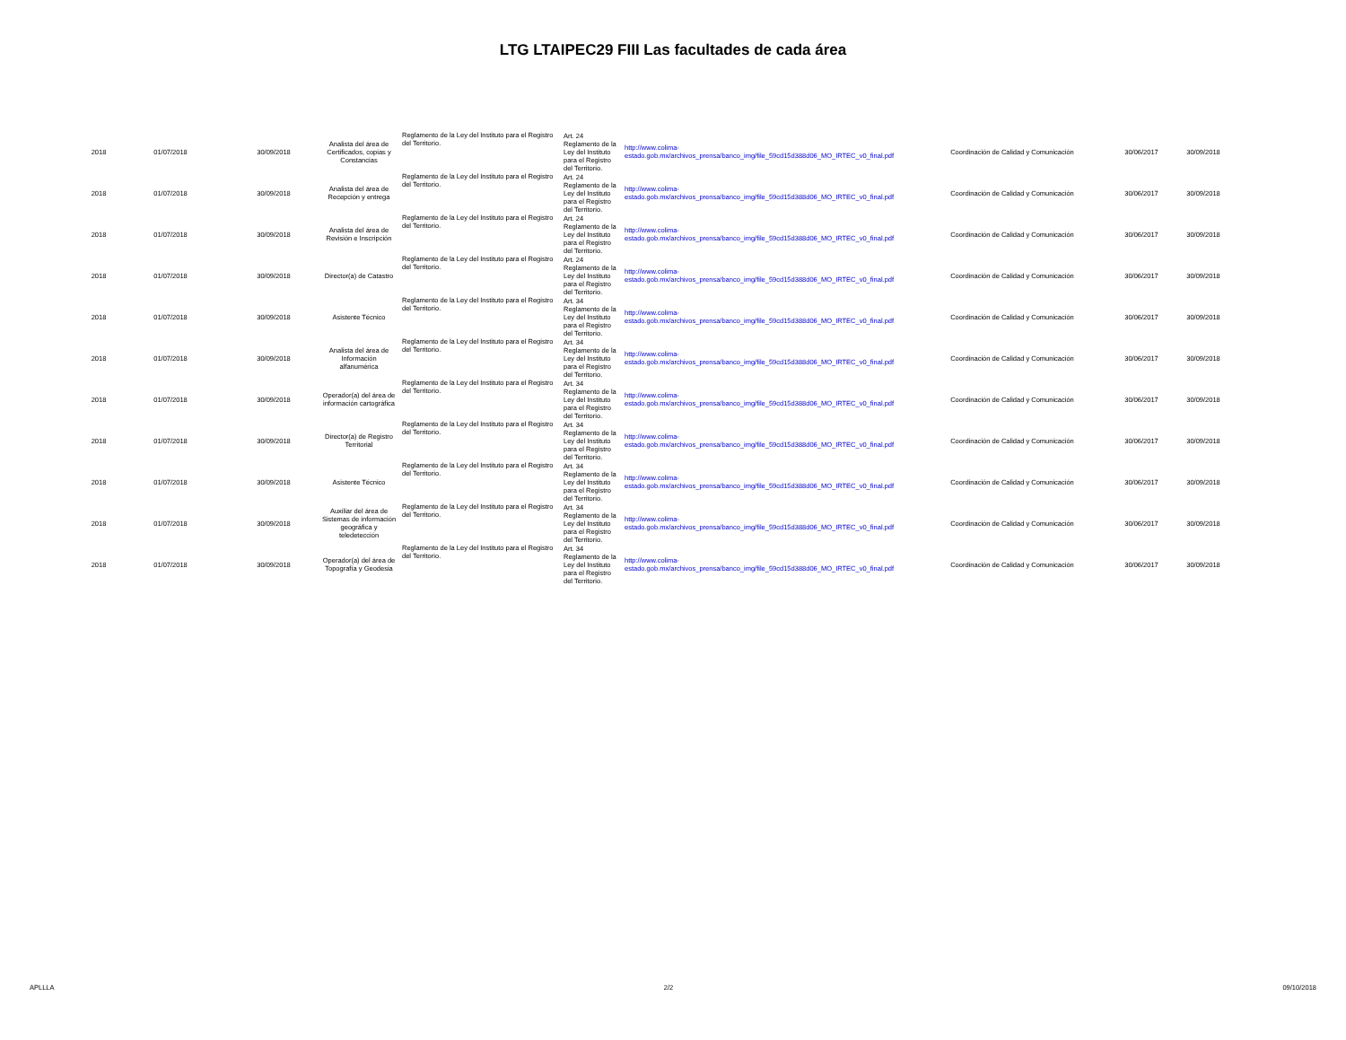LTG LTAIPEC29 FIII Las facultades de cada área
| 2018 | 01/07/2018 | 30/09/2018 | Analista del área de Certificados, copias y Constancias | Reglamento de la Ley del Instituto para el Registro del Territorio. | Art. 24 Reglamento de la Ley del Instituto para el Registro del Territorio. | http://www.colima-estado.gob.mx/archivos_prensa/banco_img/file_59cd15d388d06_MO_IRTEC_v0_final.pdf | Coordinación de Calidad y Comunicación | 30/06/2017 | 30/09/2018 |
| 2018 | 01/07/2018 | 30/09/2018 | Analista del área de Recepción y entrega | Reglamento de la Ley del Instituto para el Registro del Territorio. | Art. 24 Reglamento de la Ley del Instituto para el Registro del Territorio. | http://www.colima-estado.gob.mx/archivos_prensa/banco_img/file_59cd15d388d06_MO_IRTEC_v0_final.pdf | Coordinación de Calidad y Comunicación | 30/06/2017 | 30/09/2018 |
| 2018 | 01/07/2018 | 30/09/2018 | Analista del área de Revisión e Inscripción | Reglamento de la Ley del Instituto para el Registro del Territorio. | Art. 24 Reglamento de la Ley del Instituto para el Registro del Territorio. | http://www.colima-estado.gob.mx/archivos_prensa/banco_img/file_59cd15d388d06_MO_IRTEC_v0_final.pdf | Coordinación de Calidad y Comunicación | 30/06/2017 | 30/09/2018 |
| 2018 | 01/07/2018 | 30/09/2018 | Director(a) de Catastro | Reglamento de la Ley del Instituto para el Registro del Territorio. | Art. 24 Reglamento de la Ley del Instituto para el Registro del Territorio. | http://www.colima-estado.gob.mx/archivos_prensa/banco_img/file_59cd15d388d06_MO_IRTEC_v0_final.pdf | Coordinación de Calidad y Comunicación | 30/06/2017 | 30/09/2018 |
| 2018 | 01/07/2018 | 30/09/2018 | Asistente Técnico | Reglamento de la Ley del Instituto para el Registro del Territorio. | Art. 34 Reglamento de la Ley del Instituto para el Registro del Territorio. | http://www.colima-estado.gob.mx/archivos_prensa/banco_img/file_59cd15d388d06_MO_IRTEC_v0_final.pdf | Coordinación de Calidad y Comunicación | 30/06/2017 | 30/09/2018 |
| 2018 | 01/07/2018 | 30/09/2018 | Analista del área de Información alfanumérica | Reglamento de la Ley del Instituto para el Registro del Territorio. | Art. 34 Reglamento de la Ley del Instituto para el Registro del Territorio. | http://www.colima-estado.gob.mx/archivos_prensa/banco_img/file_59cd15d388d06_MO_IRTEC_v0_final.pdf | Coordinación de Calidad y Comunicación | 30/06/2017 | 30/09/2018 |
| 2018 | 01/07/2018 | 30/09/2018 | Operador(a) del área de información cartográfica | Reglamento de la Ley del Instituto para el Registro del Territorio. | Art. 34 Reglamento de la Ley del Instituto para el Registro del Territorio. | http://www.colima-estado.gob.mx/archivos_prensa/banco_img/file_59cd15d388d06_MO_IRTEC_v0_final.pdf | Coordinación de Calidad y Comunicación | 30/06/2017 | 30/09/2018 |
| 2018 | 01/07/2018 | 30/09/2018 | Director(a) de Registro Territorial | Reglamento de la Ley del Instituto para el Registro del Territorio. | Art. 34 Reglamento de la Ley del Instituto para el Registro del Territorio. | http://www.colima-estado.gob.mx/archivos_prensa/banco_img/file_59cd15d388d06_MO_IRTEC_v0_final.pdf | Coordinación de Calidad y Comunicación | 30/06/2017 | 30/09/2018 |
| 2018 | 01/07/2018 | 30/09/2018 | Asistente Técnico | Reglamento de la Ley del Instituto para el Registro del Territorio. | Art. 34 Reglamento de la Ley del Instituto para el Registro del Territorio. | http://www.colima-estado.gob.mx/archivos_prensa/banco_img/file_59cd15d388d06_MO_IRTEC_v0_final.pdf | Coordinación de Calidad y Comunicación | 30/06/2017 | 30/09/2018 |
| 2018 | 01/07/2018 | 30/09/2018 | Auxiliar del área de Sistemas de información geográfica y teledetección | Reglamento de la Ley del Instituto para el Registro del Territorio. | Art. 34 Reglamento de la Ley del Instituto para el Registro del Territorio. | http://www.colima-estado.gob.mx/archivos_prensa/banco_img/file_59cd15d388d06_MO_IRTEC_v0_final.pdf | Coordinación de Calidad y Comunicación | 30/06/2017 | 30/09/2018 |
| 2018 | 01/07/2018 | 30/09/2018 | Operador(a) del área de Topografía y Geodesia | Reglamento de la Ley del Instituto para el Registro del Territorio. | Art. 34 Reglamento de la Ley del Instituto para el Registro del Territorio. | http://www.colima-estado.gob.mx/archivos_prensa/banco_img/file_59cd15d388d06_MO_IRTEC_v0_final.pdf | Coordinación de Calidad y Comunicación | 30/06/2017 | 30/09/2018 |
APLLLA 2/2 09/10/2018